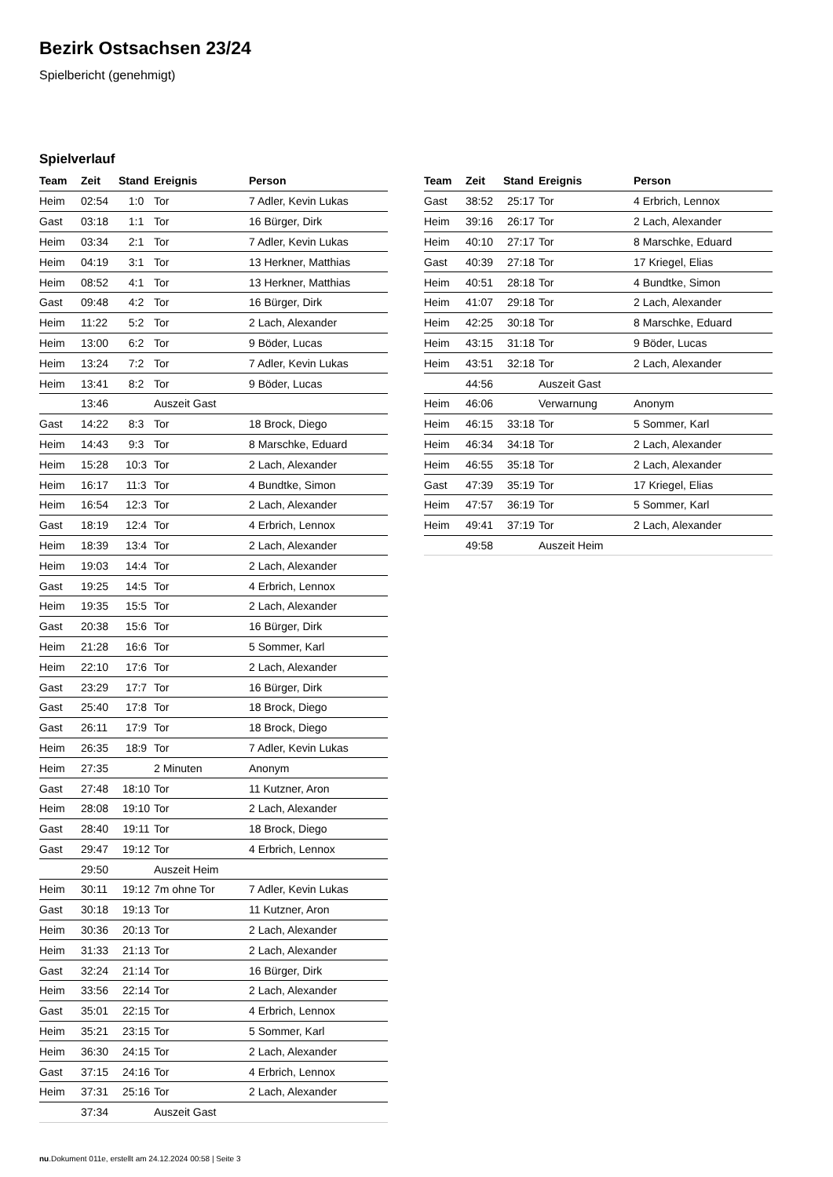Bezirk Ostsachsen 23/24
Spielbericht (genehmigt)
Spielverlauf
| Team | Zeit | Stand | Ereignis | Person |
| --- | --- | --- | --- | --- |
| Heim | 02:54 | 1:0 | Tor | 7 Adler, Kevin Lukas |
| Gast | 03:18 | 1:1 | Tor | 16 Bürger, Dirk |
| Heim | 03:34 | 2:1 | Tor | 7 Adler, Kevin Lukas |
| Heim | 04:19 | 3:1 | Tor | 13 Herkner, Matthias |
| Heim | 08:52 | 4:1 | Tor | 13 Herkner, Matthias |
| Gast | 09:48 | 4:2 | Tor | 16 Bürger, Dirk |
| Heim | 11:22 | 5:2 | Tor | 2 Lach, Alexander |
| Heim | 13:00 | 6:2 | Tor | 9 Böder, Lucas |
| Heim | 13:24 | 7:2 | Tor | 7 Adler, Kevin Lukas |
| Heim | 13:41 | 8:2 | Tor | 9 Böder, Lucas |
| | 13:46 | | Auszeit Gast | |
| Gast | 14:22 | 8:3 | Tor | 18 Brock, Diego |
| Heim | 14:43 | 9:3 | Tor | 8 Marschke, Eduard |
| Heim | 15:28 | 10:3 | Tor | 2 Lach, Alexander |
| Heim | 16:17 | 11:3 | Tor | 4 Bundtke, Simon |
| Heim | 16:54 | 12:3 | Tor | 2 Lach, Alexander |
| Gast | 18:19 | 12:4 | Tor | 4 Erbrich, Lennox |
| Heim | 18:39 | 13:4 | Tor | 2 Lach, Alexander |
| Heim | 19:03 | 14:4 | Tor | 2 Lach, Alexander |
| Gast | 19:25 | 14:5 | Tor | 4 Erbrich, Lennox |
| Heim | 19:35 | 15:5 | Tor | 2 Lach, Alexander |
| Gast | 20:38 | 15:6 | Tor | 16 Bürger, Dirk |
| Heim | 21:28 | 16:6 | Tor | 5 Sommer, Karl |
| Heim | 22:10 | 17:6 | Tor | 2 Lach, Alexander |
| Gast | 23:29 | 17:7 | Tor | 16 Bürger, Dirk |
| Gast | 25:40 | 17:8 | Tor | 18 Brock, Diego |
| Gast | 26:11 | 17:9 | Tor | 18 Brock, Diego |
| Heim | 26:35 | 18:9 | Tor | 7 Adler, Kevin Lukas |
| Heim | 27:35 | | 2 Minuten | Anonym |
| Gast | 27:48 | 18:10 | Tor | 11 Kutzner, Aron |
| Heim | 28:08 | 19:10 | Tor | 2 Lach, Alexander |
| Gast | 28:40 | 19:11 | Tor | 18 Brock, Diego |
| Gast | 29:47 | 19:12 | Tor | 4 Erbrich, Lennox |
| | 29:50 | | Auszeit Heim | |
| Heim | 30:11 | 19:12 | 7m ohne Tor | 7 Adler, Kevin Lukas |
| Gast | 30:18 | 19:13 | Tor | 11 Kutzner, Aron |
| Heim | 30:36 | 20:13 | Tor | 2 Lach, Alexander |
| Heim | 31:33 | 21:13 | Tor | 2 Lach, Alexander |
| Gast | 32:24 | 21:14 | Tor | 16 Bürger, Dirk |
| Heim | 33:56 | 22:14 | Tor | 2 Lach, Alexander |
| Gast | 35:01 | 22:15 | Tor | 4 Erbrich, Lennox |
| Heim | 35:21 | 23:15 | Tor | 5 Sommer, Karl |
| Heim | 36:30 | 24:15 | Tor | 2 Lach, Alexander |
| Gast | 37:15 | 24:16 | Tor | 4 Erbrich, Lennox |
| Heim | 37:31 | 25:16 | Tor | 2 Lach, Alexander |
| | 37:34 | | Auszeit Gast | |
| Team | Zeit | Stand | Ereignis | Person |
| --- | --- | --- | --- | --- |
| Gast | 38:52 | 25:17 | Tor | 4 Erbrich, Lennox |
| Heim | 39:16 | 26:17 | Tor | 2 Lach, Alexander |
| Heim | 40:10 | 27:17 | Tor | 8 Marschke, Eduard |
| Gast | 40:39 | 27:18 | Tor | 17 Kriegel, Elias |
| Heim | 40:51 | 28:18 | Tor | 4 Bundtke, Simon |
| Heim | 41:07 | 29:18 | Tor | 2 Lach, Alexander |
| Heim | 42:25 | 30:18 | Tor | 8 Marschke, Eduard |
| Heim | 43:15 | 31:18 | Tor | 9 Böder, Lucas |
| Heim | 43:51 | 32:18 | Tor | 2 Lach, Alexander |
| | 44:56 | | Auszeit Gast | |
| Heim | 46:06 | | Verwarnung | Anonym |
| Heim | 46:15 | 33:18 | Tor | 5 Sommer, Karl |
| Heim | 46:34 | 34:18 | Tor | 2 Lach, Alexander |
| Heim | 46:55 | 35:18 | Tor | 2 Lach, Alexander |
| Gast | 47:39 | 35:19 | Tor | 17 Kriegel, Elias |
| Heim | 47:57 | 36:19 | Tor | 5 Sommer, Karl |
| Heim | 49:41 | 37:19 | Tor | 2 Lach, Alexander |
| | 49:58 | | Auszeit Heim | |
nu.Dokument 011e, erstellt am 24.12.2024 00:58 | Seite 3